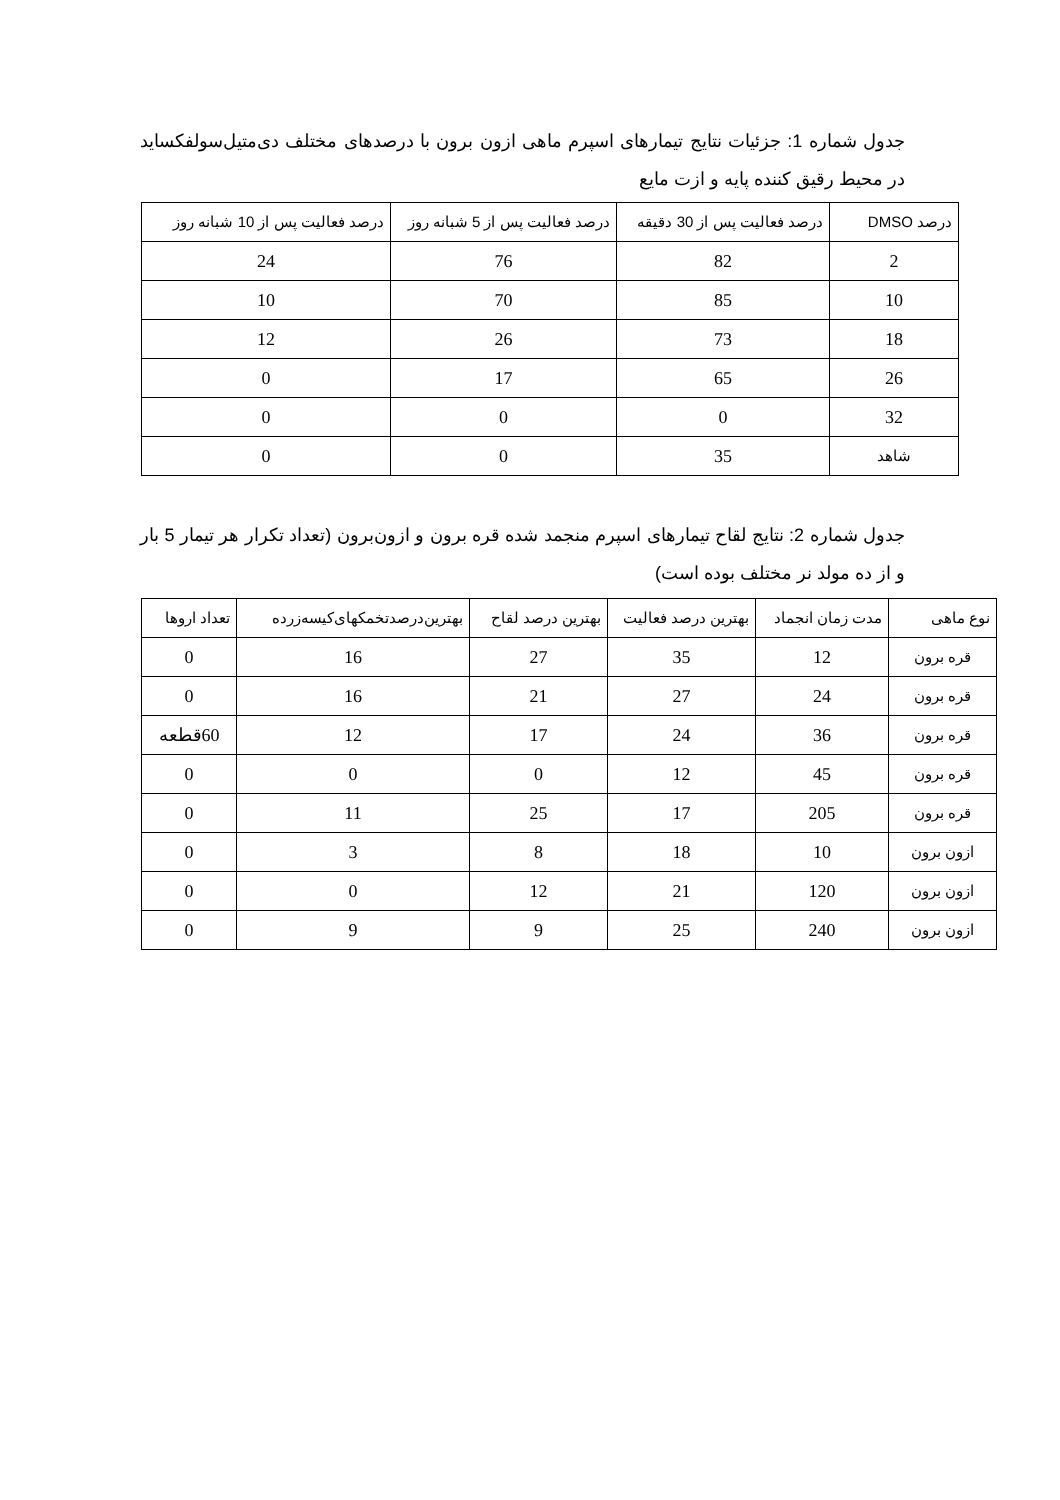جدول شماره 1: جزئیات نتایج تیمارهای اسپرم ماهی ازون برون با درصدهای مختلف دی‌متیل‌سولفکساید در محیط رقیق کننده پایه و ازت مایع
| درصد DMSO | درصد فعالیت پس از 30 دقیقه | درصد فعالیت پس از 5 شبانه روز | درصد فعالیت پس از 10 شبانه روز |
| --- | --- | --- | --- |
| 2 | 82 | 76 | 24 |
| 10 | 85 | 70 | 10 |
| 18 | 73 | 26 | 12 |
| 26 | 65 | 17 | 0 |
| 32 | 0 | 0 | 0 |
| شاهد | 35 | 0 | 0 |
جدول شماره 2: نتایج لقاح تیمارهای اسپرم منجمد شده قره برون و ازون‌برون (تعداد تکرار هر تیمار 5 بار و از ده مولد نر مختلف بوده است)
| نوع ماهی | مدت زمان انجماد | بهترین درصد فعالیت | بهترین درصد لقاح | بهترین‌درصدتخمکهای‌کیسه‌زرده | تعداد اروها |
| --- | --- | --- | --- | --- | --- |
| قره برون | 12 | 35 | 27 | 16 | 0 |
| قره برون | 24 | 27 | 21 | 16 | 0 |
| قره برون | 36 | 24 | 17 | 12 | 60قطعه |
| قره برون | 45 | 12 | 0 | 0 | 0 |
| قره برون | 205 | 17 | 25 | 11 | 0 |
| ازون برون | 10 | 18 | 8 | 3 | 0 |
| ازون برون | 120 | 21 | 12 | 0 | 0 |
| ازون برون | 240 | 25 | 9 | 9 | 0 |